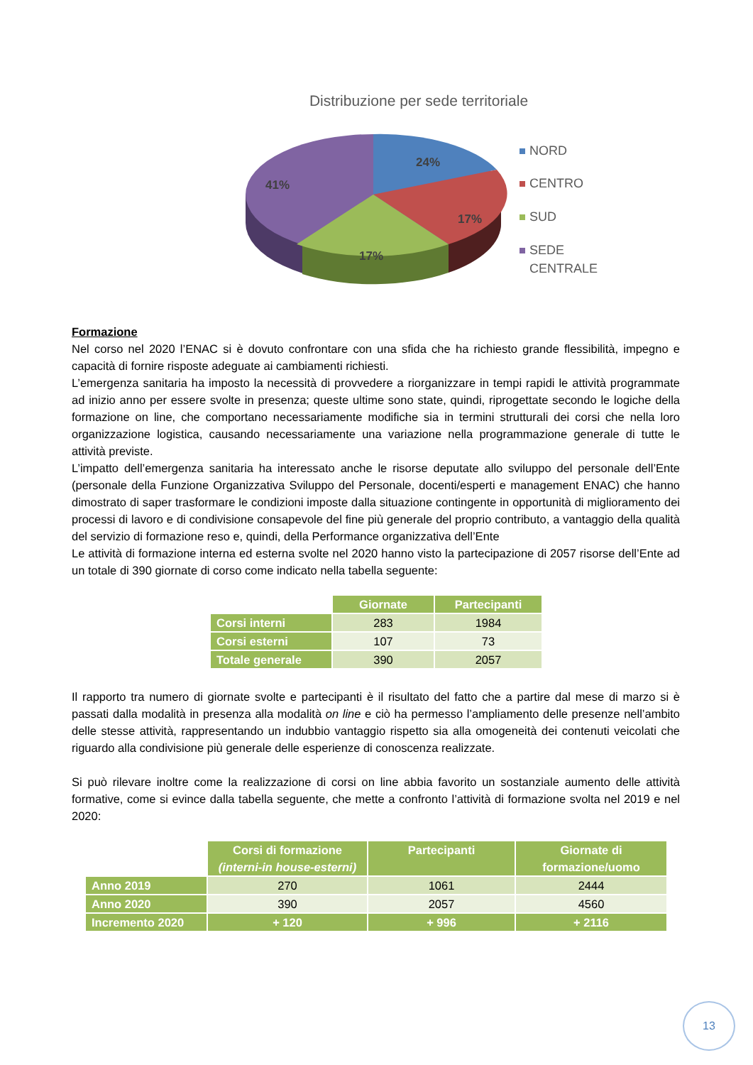Distribuzione per sede territoriale
24%
17%
17%
41%
NORD
CENTRO
SUD
SEDE
CENTRALE
Formazione
Nel corso nel 2020 l’ENAC si è dovuto confrontare con una sfida che ha richiesto grande flessibilità, impegno e capacità di fornire risposte adeguate ai cambiamenti richiesti.
L’emergenza sanitaria ha imposto la necessità di provvedere a riorganizzare in tempi rapidi le attività programmate ad inizio anno per essere svolte in presenza; queste ultime sono state, quindi, riprogettate secondo le logiche della formazione on line, che comportano necessariamente modifiche sia in termini strutturali dei corsi che nella loro organizzazione logistica, causando necessariamente una variazione nella programmazione generale di tutte le attività previste.
L’impatto dell’emergenza sanitaria ha interessato anche le risorse deputate allo sviluppo del personale dell’Ente (personale della Funzione Organizzativa Sviluppo del Personale, docenti/esperti e management ENAC) che hanno dimostrato di saper trasformare le condizioni imposte dalla situazione contingente in opportunità di miglioramento dei processi di lavoro e di condivisione consapevole del fine più generale del proprio contributo, a vantaggio della qualità del servizio di formazione reso e, quindi, della Performance organizzativa dell’Ente
Le attività di formazione interna ed esterna svolte nel 2020 hanno visto la partecipazione di 2057 risorse dell’Ente ad un totale di 390 giornate di corso come indicato nella tabella seguente:
| | Giornate | Partecipanti |
| Corsi interni | 283 | 1984 |
| Corsi esterni | 107 | 73 |
| Totale generale | 390 | 2057 |
Il rapporto tra numero di giornate svolte e partecipanti è il risultato del fatto che a partire dal mese di marzo si è passati dalla modalità in presenza alla modalità on line e ciò ha permesso l’ampliamento delle presenze nell’ambito delle stesse attività, rappresentando un indubbio vantaggio rispetto sia alla omogeneità dei contenuti veicolati che riguardo alla condivisione più generale delle esperienze di conoscenza realizzate.
Si può rilevare inoltre come la realizzazione di corsi on line abbia favorito un sostanziale aumento delle attività formative, come si evince dalla tabella seguente, che mette a confronto l’attività di formazione svolta nel 2019 e nel 2020:
| | Corsi di formazione (interni-in house-esterni) | Partecipanti | Giornate di formazione/uomo |
| Anno 2019 | 270 | 1061 | 2444 |
| Anno 2020 | 390 | 2057 | 4560 |
| Incremento 2020 | + 120 | + 996 | + 2116 |
13